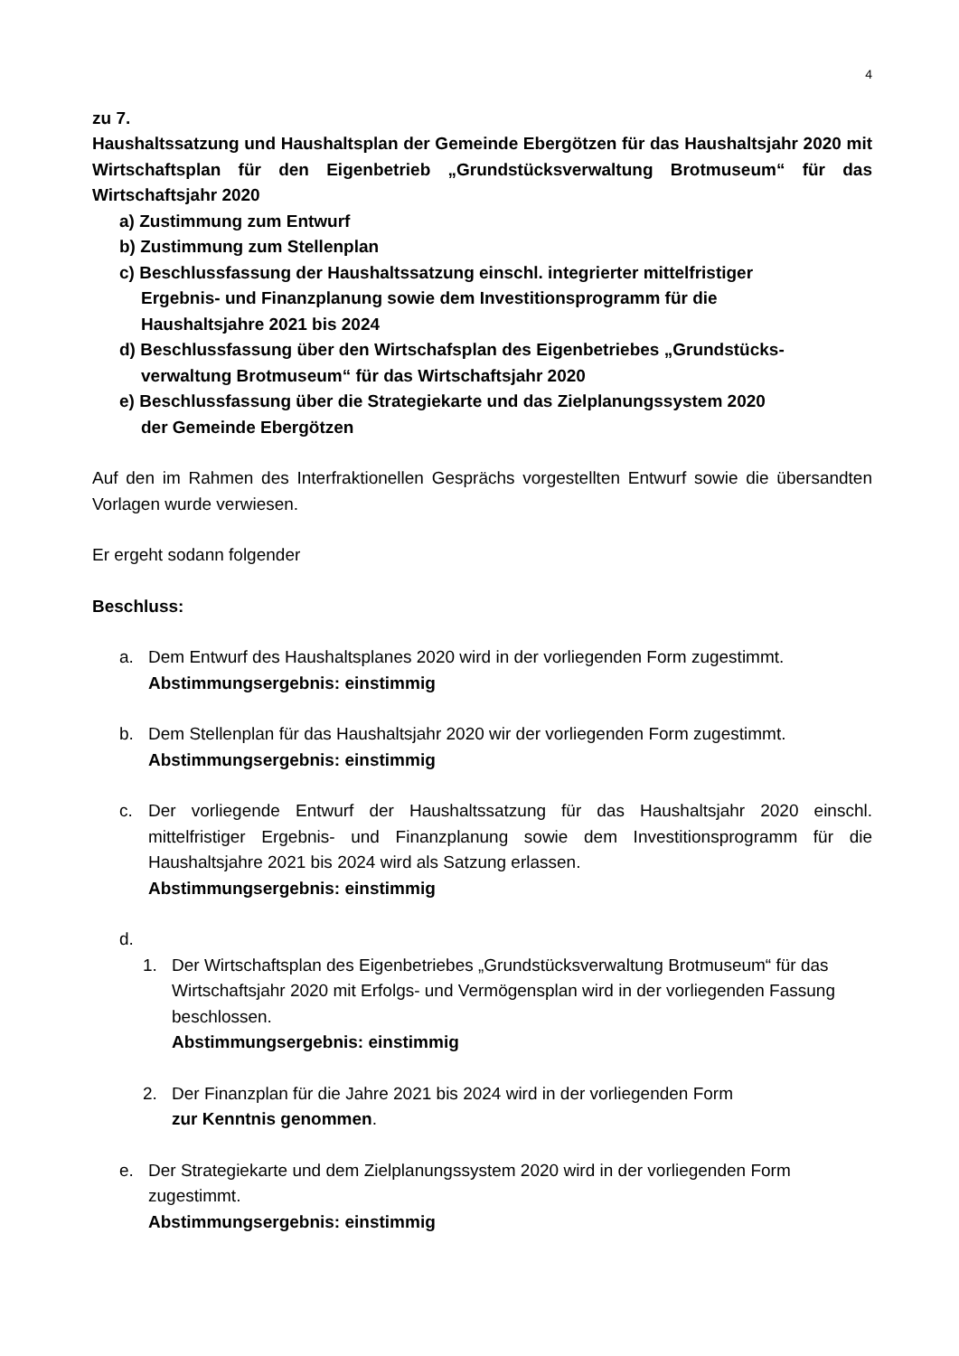4
zu 7.
Haushaltssatzung und Haushaltsplan der Gemeinde Ebergötzen für das Haushalts­jahr 2020 mit Wirtschaftsplan für den Eigenbetrieb „Grundstücksverwaltung Brotmu­seum“ für das Wirtschaftsjahr 2020
a) Zustimmung zum Entwurf
b) Zustimmung zum Stellenplan
c) Beschlussfassung der Haushaltssatzung einschl. integrierter mittelfristiger
Ergebnis- und Finanzplanung sowie dem Investitionsprogramm für die
Haushaltsjahre 2021 bis 2024
d) Beschlussfassung über den Wirtschafsplan des Eigenbetriebes „Grundstücks-
verwaltung Brotmuseum“ für das Wirtschaftsjahr 2020
e) Beschlussfassung über die Strategiekarte und das Zielplanungssystem 2020
der Gemeinde Ebergötzen
Auf den im Rahmen des Interfraktionellen Gesprächs vorgestellten Entwurf sowie die über­sandten Vorlagen wurde verwiesen.
Er ergeht sodann folgender
Beschluss:
a. Dem Entwurf des Haushaltsplanes 2020 wird in der vorliegenden Form zugestimmt.
Abstimmungsergebnis: einstimmig
b. Dem Stellenplan für das Haushaltsjahr 2020 wir der vorliegenden Form zugestimmt.
Abstimmungsergebnis: einstimmig
c. Der vorliegende Entwurf der Haushaltssatzung für das Haushaltsjahr 2020 einschl. mittelfristiger Ergebnis- und Finanzplanung sowie dem Investitionsprogramm für die Haushaltsjahre 2021 bis 2024 wird als Satzung erlassen.
Abstimmungsergebnis: einstimmig
d.
1. Der Wirtschaftsplan des Eigenbetriebes „Grundstücksverwaltung Brotmuseum“ für das Wirtschaftsjahr 2020 mit Erfolgs- und Vermögensplan wird in der vorliegenden Fassung beschlossen.
Abstimmungsergebnis: einstimmig
2. Der Finanzplan für die Jahre 2021 bis 2024 wird in der vorliegenden Form
zur Kenntnis genommen.
e. Der Strategiekarte und dem Zielplanungssystem 2020 wird in der vorliegenden Form zugestimmt.
Abstimmungsergebnis: einstimmig